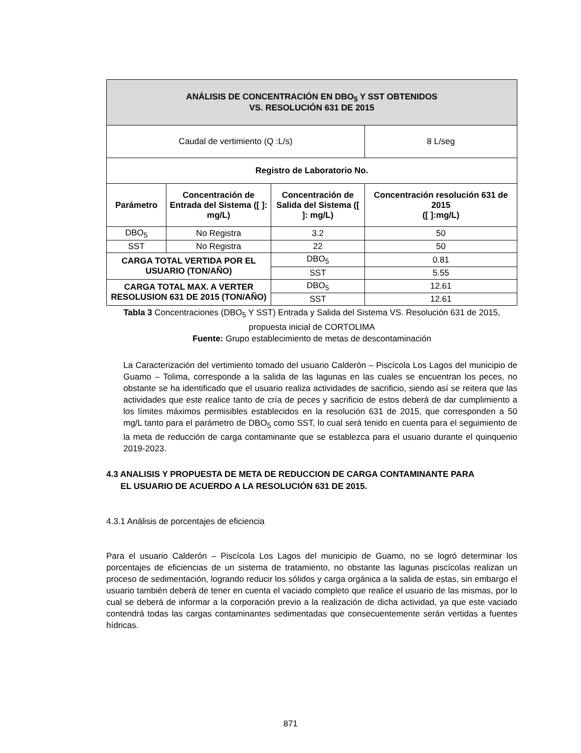| ANÁLISIS DE CONCENTRACIÓN EN DBO<sub>5</sub> Y SST OBTENIDOS VS. RESOLUCIÓN 631 DE 2015 | | | |
| --- | --- | --- | --- |
| Caudal de vertimiento (Q :L/s) | | | 8 L/seg |
| Registro de Laboratorio No. | | | |
| Parámetro | Concentración de Entrada del Sistema ([ ]: mg/L) | Concentración de Salida del Sistema ([ ]: mg/L) | Concentración resolución 631 de 2015 ([ ]:mg/L) |
| DBO<sub>5</sub> | No Registra | 3.2 | 50 |
| SST | No Registra | 22 | 50 |
| CARGA TOTAL VERTIDA POR EL USUARIO (TON/AÑO) | | DBO<sub>5</sub> | 0.81 |
| | | SST | 5.55 |
| CARGA TOTAL MAX. A VERTER RESOLUSION 631 DE 2015 (TON/AÑO) | | DBO<sub>5</sub> | 12.61 |
| | | SST | 12.61 |
Tabla 3 Concentraciones (DBO<sub>5</sub> Y SST) Entrada y Salida del Sistema VS. Resolución 631 de 2015, propuesta inicial de CORTOLIMA
Fuente: Grupo establecimiento de metas de descontaminación
La Caracterización del vertimiento tomado del usuario Calderón – Piscícola Los Lagos del municipio de Guamo – Tolima, corresponde a la salida de las lagunas en las cuales se encuentran los peces, no obstante se ha identificado que el usuario realiza actividades de sacrificio, siendo así se reitera que las actividades que este realice tanto de cría de peces y sacrificio de estos deberá de dar cumplimiento a los límites máximos permisibles establecidos en la resolución 631 de 2015, que corresponden a 50 mg/L tanto para el parámetro de DBO<sub>5</sub> como SST, lo cual será tenido en cuenta para el seguimiento de la meta de reducción de carga contaminante que se establezca para el usuario durante el quinquenio 2019-2023.
4.3 ANALISIS Y PROPUESTA DE META DE REDUCCION DE CARGA CONTAMINANTE PARA
EL USUARIO DE ACUERDO A LA RESOLUCIÓN 631 DE 2015.
4.3.1 Análisis de porcentajes de eficiencia
Para el usuario Calderón – Piscícola Los Lagos del municipio de Guamo, no se logró determinar los porcentajes de eficiencias de un sistema de tratamiento, no obstante las lagunas piscícolas realizan un proceso de sedimentación, logrando reducir los sólidos y carga orgánica a la salida de estas, sin embargo el usuario también deberá de tener en cuenta el vaciado completo que realice el usuario de las mismas, por lo cual se deberá de informar a la corporación previo a la realización de dicha actividad, ya que este vaciado contendrá todas las cargas contaminantes sedimentadas que consecuentemente serán vertidas a fuentes hídricas.
871